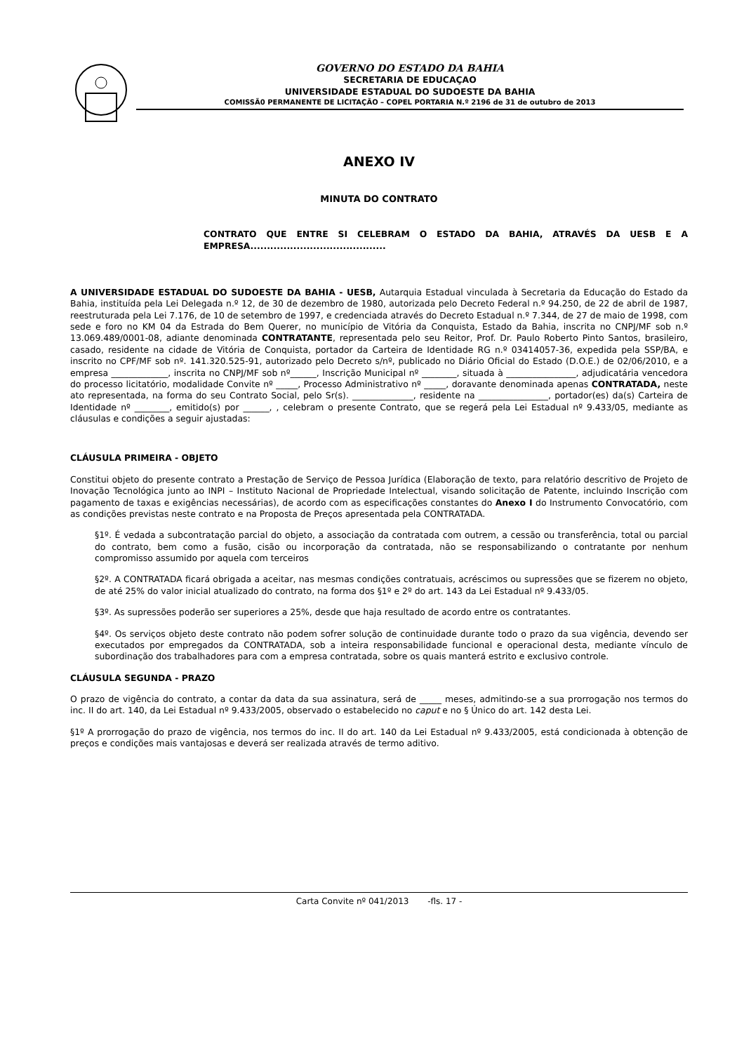GOVERNO DO ESTADO DA BAHIA
SECRETARIA DE EDUCAÇAO
UNIVERSIDADE ESTADUAL DO SUDOESTE DA BAHIA
COMISSÃ0 PERMANENTE DE LICITAÇÃO – COPEL PORTARIA N.º 2196 de 31 de outubro de 2013
ANEXO IV
MINUTA DO CONTRATO
CONTRATO QUE ENTRE SI CELEBRAM O ESTADO DA BAHIA, ATRAVÉS DA UESB E A EMPRESA.........................................
A UNIVERSIDADE ESTADUAL DO SUDOESTE DA BAHIA - UESB, Autarquia Estadual vinculada à Secretaria da Educação do Estado da Bahia, instituída pela Lei Delegada n.º 12, de 30 de dezembro de 1980, autorizada pelo Decreto Federal n.º 94.250, de 22 de abril de 1987, reestruturada pela Lei 7.176, de 10 de setembro de 1997, e credenciada através do Decreto Estadual n.º 7.344, de 27 de maio de 1998, com sede e foro no KM 04 da Estrada do Bem Querer, no município de Vitória da Conquista, Estado da Bahia, inscrita no CNPJ/MF sob n.º 13.069.489/0001-08, adiante denominada CONTRATANTE, representada pelo seu Reitor, Prof. Dr. Paulo Roberto Pinto Santos, brasileiro, casado, residente na cidade de Vitória de Conquista, portador da Carteira de Identidade RG n.º 03414057-36, expedida pela SSP/BA, e inscrito no CPF/MF sob nº. 141.320.525-91, autorizado pelo Decreto s/nº, publicado no Diário Oficial do Estado (D.O.E.) de 02/06/2010, e a empresa _____________, inscrita no CNPJ/MF sob nº______, Inscrição Municipal nº ________, situada à ________________, adjudicatária vencedora do processo licitatório, modalidade Convite nº _____, Processo Administrativo nº _____, doravante denominada apenas CONTRATADA, neste ato representada, na forma do seu Contrato Social, pelo Sr(s). ______________, residente na ________________, portador(es) da(s) Carteira de Identidade nº ________, emitido(s) por ______, , celebram o presente Contrato, que se regerá pela Lei Estadual nº 9.433/05, mediante as cláusulas e condições a seguir ajustadas:
CLÁUSULA PRIMEIRA - OBJETO
Constitui objeto do presente contrato a Prestação de Serviço de Pessoa Jurídica (Elaboração de texto, para relatório descritivo de Projeto de Inovação Tecnológica junto ao INPI – Instituto Nacional de Propriedade Intelectual, visando solicitação de Patente, incluindo Inscrição com pagamento de taxas e exigências necessárias), de acordo com as especificações constantes do Anexo I do Instrumento Convocatório, com as condições previstas neste contrato e na Proposta de Preços apresentada pela CONTRATADA.
§1º. É vedada a subcontratação parcial do objeto, a associação da contratada com outrem, a cessão ou transferência, total ou parcial do contrato, bem como a fusão, cisão ou incorporação da contratada, não se responsabilizando o contratante por nenhum compromisso assumido por aquela com terceiros
§2º. A CONTRATADA ficará obrigada a aceitar, nas mesmas condições contratuais, acréscimos ou supressões que se fizerem no objeto, de até 25% do valor inicial atualizado do contrato, na forma dos §1º e 2º do art. 143 da Lei Estadual nº 9.433/05.
§3º. As supressões poderão ser superiores a 25%, desde que haja resultado de acordo entre os contratantes.
§4º. Os serviços objeto deste contrato não podem sofrer solução de continuidade durante todo o prazo da sua vigência, devendo ser executados por empregados da CONTRATADA, sob a inteira responsabilidade funcional e operacional desta, mediante vínculo de subordinação dos trabalhadores para com a empresa contratada, sobre os quais manterá estrito e exclusivo controle.
CLÁUSULA SEGUNDA - PRAZO
O prazo de vigência do contrato, a contar da data da sua assinatura, será de _____ meses, admitindo-se a sua prorrogação nos termos do inc. II do art. 140, da Lei Estadual nº 9.433/2005, observado o estabelecido no caput e no § Único do art. 142 desta Lei.
§1º A prorrogação do prazo de vigência, nos termos do inc. II do art. 140 da Lei Estadual nº 9.433/2005, está condicionada à obtenção de preços e condições mais vantajosas e deverá ser realizada através de termo aditivo.
Carta Convite nº 041/2013 -fls. 17 -